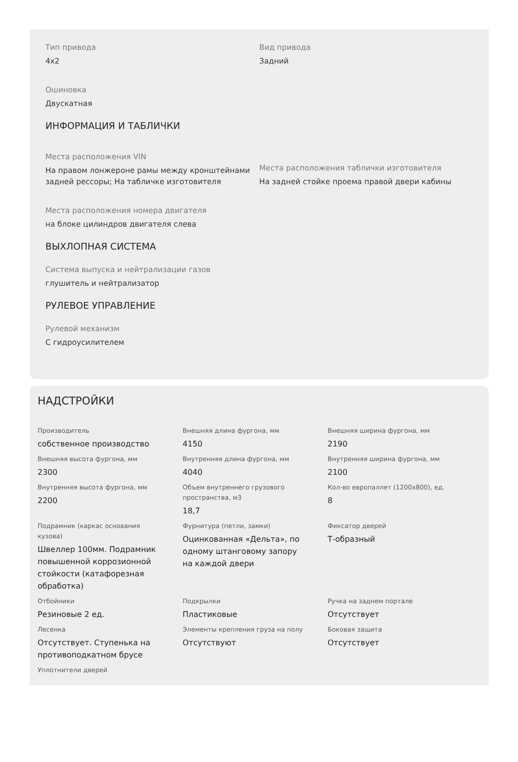Тип привода
4x2
Вид привода
Задний
Ошиновка
Двускатная
ИНФОРМАЦИЯ И ТАБЛИЧКИ
Места расположения VIN
На правом лонжероне рамы между кронштейнами задней рессоры; На табличке изготовителя
Места расположения таблички изготовителя
На задней стойке проема правой двери кабины
Места расположения номера двигателя
на блоке цилиндров двигателя слева
ВЫХЛОПНАЯ СИСТЕМА
Система выпуска и нейтрализации газов
глушитель и нейтрализатор
РУЛЕВОЕ УПРАВЛЕНИЕ
Рулевой механизм
С гидроусилителем
НАДСТРОЙКИ
Производитель
собственное производство
Внешняя длина фургона, мм
4150
Внешняя ширина фургона, мм
2190
Внешняя высота фургона, мм
2300
Внутренняя длина фургона, мм
4040
Внутренняя ширина фургона, мм
2100
Внутренняя высота фургона, мм
2200
Объем внутреннего грузового пространства, м3
18,7
Кол-во европаллет (1200x800), ед.
8
Подрамник (каркас основания кузова)
Швеллер 100мм. Подрамник повышенной коррозионной стойкости (катафорезная обработка)
Фурнитура (петли, замки)
Оцинкованная «Дельта», по одному штанговому запору на каждой двери
Фиксатор дверей
Т-образный
Отбойники
Резиновые 2 ед.
Подкрылки
Пластиковые
Ручка на заднем портале
Отсутствует
Лесенка
Отсутствует. Ступенька на противоподкатном брусе
Элементы крепления груза на полу
Отсутствуют
Боковая защита
Отсутствует
Уплотнители дверей